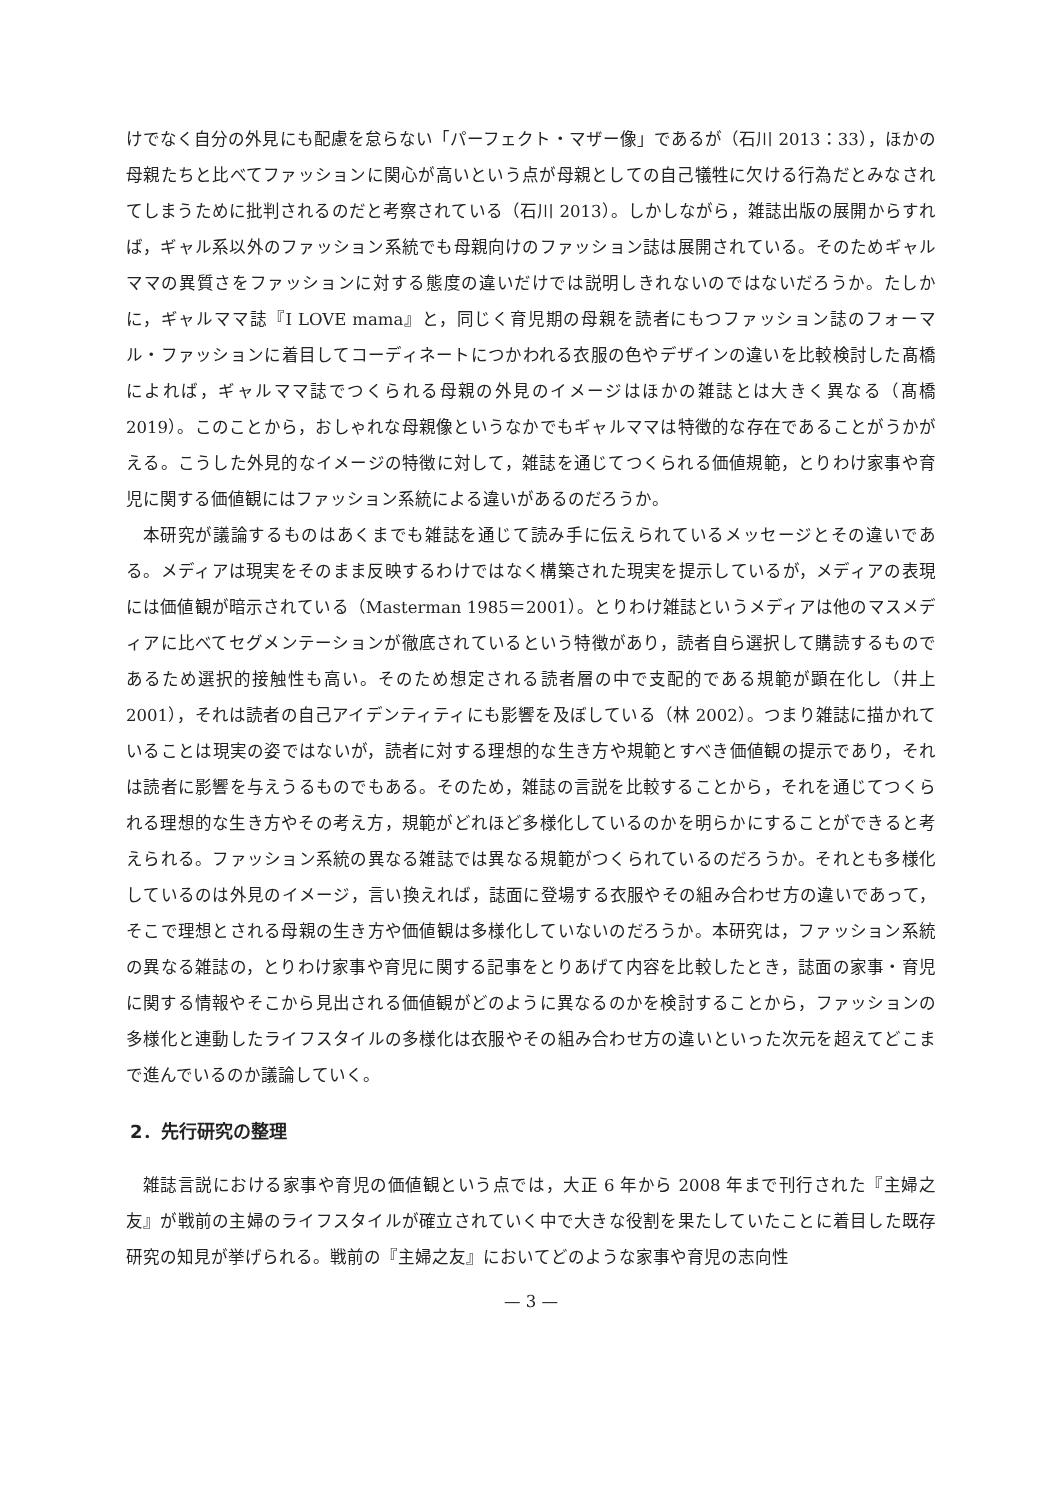けでなく自分の外見にも配慮を怠らない「パーフェクト・マザー像」であるが（石川 2013：33），ほかの母親たちと比べてファッションに関心が高いという点が母親としての自己犠牲に欠ける行為だとみなされてしまうために批判されるのだと考察されている（石川 2013）。しかしながら，雑誌出版の展開からすれば，ギャル系以外のファッション系統でも母親向けのファッション誌は展開されている。そのためギャルママの異質さをファッションに対する態度の違いだけでは説明しきれないのではないだろうか。たしかに，ギャルママ誌『I LOVE mama』と，同じく育児期の母親を読者にもつファッション誌のフォーマル・ファッションに着目してコーディネートにつかわれる衣服の色やデザインの違いを比較検討した髙橋によれば，ギャルママ誌でつくられる母親の外見のイメージはほかの雑誌とは大きく異なる（髙橋 2019）。このことから，おしゃれな母親像というなかでもギャルママは特徴的な存在であることがうかがえる。こうした外見的なイメージの特徴に対して，雑誌を通じてつくられる価値規範，とりわけ家事や育児に関する価値観にはファッション系統による違いがあるのだろうか。
本研究が議論するものはあくまでも雑誌を通じて読み手に伝えられているメッセージとその違いである。メディアは現実をそのまま反映するわけではなく構築された現実を提示しているが，メディアの表現には価値観が暗示されている（Masterman 1985＝2001）。とりわけ雑誌というメディアは他のマスメディアに比べてセグメンテーションが徹底されているという特徴があり，読者自ら選択して購読するものであるため選択的接触性も高い。そのため想定される読者層の中で支配的である規範が顕在化し（井上 2001），それは読者の自己アイデンティティにも影響を及ぼしている（林 2002）。つまり雑誌に描かれていることは現実の姿ではないが，読者に対する理想的な生き方や規範とすべき価値観の提示であり，それは読者に影響を与えうるものでもある。そのため，雑誌の言説を比較することから，それを通じてつくられる理想的な生き方やその考え方，規範がどれほど多様化しているのかを明らかにすることができると考えられる。ファッション系統の異なる雑誌では異なる規範がつくられているのだろうか。それとも多様化しているのは外見のイメージ，言い換えれば，誌面に登場する衣服やその組み合わせ方の違いであって，そこで理想とされる母親の生き方や価値観は多様化していないのだろうか。本研究は，ファッション系統の異なる雑誌の，とりわけ家事や育児に関する記事をとりあげて内容を比較したとき，誌面の家事・育児に関する情報やそこから見出される価値観がどのように異なるのかを検討することから，ファッションの多様化と連動したライフスタイルの多様化は衣服やその組み合わせ方の違いといった次元を超えてどこまで進んでいるのか議論していく。
2．先行研究の整理
雑誌言説における家事や育児の価値観という点では，大正 6 年から 2008 年まで刊行された『主婦之友』が戦前の主婦のライフスタイルが確立されていく中で大きな役割を果たしていたことに着目した既存研究の知見が挙げられる。戦前の『主婦之友』においてどのような家事や育児の志向性
— 3 —